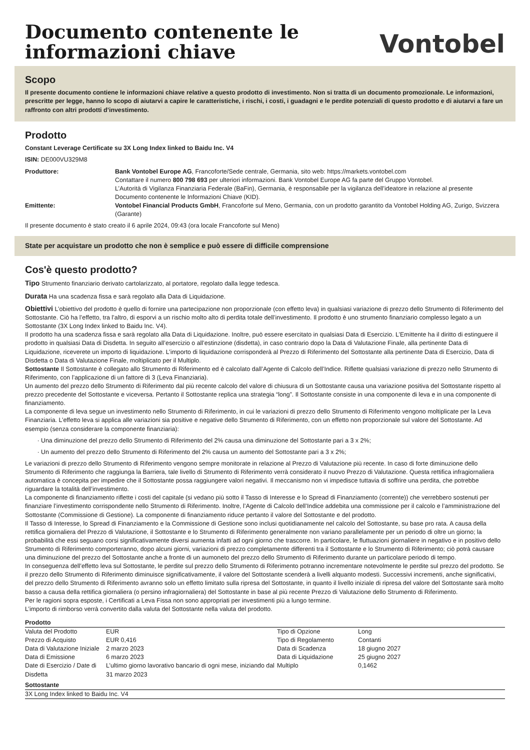Documento contenente le
informazioni chiave
Vontobel
Scopo
Il presente documento contiene le informazioni chiave relative a questo prodotto di investimento. Non si tratta di un documento promozionale. Le informazioni, prescritte per legge, hanno lo scopo di aiutarvi a capire le caratteristiche, i rischi, i costi, i guadagni e le perdite potenziali di questo prodotto e di aiutarvi a fare un raffronto con altri prodotti d’investimento.
Prodotto
Constant Leverage Certificate su 3X Long Index linked to Baidu Inc. V4
ISIN: DE000VU329M8
| Produttore: | Bank Vontobel Europe AG , Francoforte/Sede centrale, Germania, sito web: https://markets.vontobel.com Contattare il numero 800 798 693 per ulteriori informazioni. Bank Vontobel Europe AG fa parte del Gruppo Vontobel. L’Autorità di Vigilanza Finanziaria Federale (BaFin), Germania, è responsabile per la vigilanza dell’ideatore in relazione al presente Documento contenente le Informazioni Chiave (KID). |
| Emittente: | Vontobel Financial Products GmbH , Francoforte sul Meno, Germania, con un prodotto garantito da Vontobel Holding AG, Zurigo, Svizzera (Garante) |
Il presente documento è stato creato il 6 aprile 2024, 09:43 (ora locale Francoforte sul Meno)
State per acquistare un prodotto che non è semplice e può essere di difficile comprensione
Cos'è questo prodotto?
Tipo Strumento finanziario derivato cartolarizzato, al portatore, regolato dalla legge tedesca.
Durata Ha una scadenza fissa e sarà regolato alla Data di Liquidazione.
Obiettivi L’obiettivo del prodotto è quello di fornire una partecipazione non proporzionale (con effetto leva) in qualsiasi variazione di prezzo dello Strumento di Riferimento del Sottostante. Ciò ha l’effetto, tra l’altro, di esporvi a un rischio molto alto di perdita totale dell’investimento. Il prodotto è uno strumento finanziario complesso legato a un Sottostante (3X Long Index linked to Baidu Inc. V4).
Il prodotto ha una scadenza fissa e sarà regolato alla Data di Liquidazione. Inoltre, può essere esercitato in qualsiasi Data di Esercizio. L’Emittente ha il diritto di estinguere il prodotto in qualsiasi Data di Disdetta. In seguito all’esercizio o all’estinzione (disdetta), in caso contrario dopo la Data di Valutazione Finale, alla pertinente Data di Liquidazione, riceverete un importo di liquidazione. L’importo di liquidazione corrisponderà al Prezzo di Riferimento del Sottostante alla pertinente Data di Esercizio, Data di Disdetta o Data di Valutazione Finale, moltiplicato per il Multiplo.
Sottostante Il Sottostante è collegato allo Strumento di Riferimento ed è calcolato dall’Agente di Calcolo dell’Indice. Riflette qualsiasi variazione di prezzo nello Strumento di Riferimento, con l’applicazione di un fattore di 3 (Leva Finanziaria).
Un aumento del prezzo dello Strumento di Riferimento dal più recente calcolo del valore di chiusura di un Sottostante causa una variazione positiva del Sottostante rispetto al prezzo precedente del Sottostante e viceversa. Pertanto il Sottostante replica una strategia “long”. Il Sottostante consiste in una componente di leva e in una componente di finanziamento.
La componente di leva segue un investimento nello Strumento di Riferimento, in cui le variazioni di prezzo dello Strumento di Riferimento vengono moltiplicate per la Leva Finanziaria. L’effetto leva si applica alle variazioni sia positive e negative dello Strumento di Riferimento, con un effetto non proporzionale sul valore del Sottostante. Ad esempio (senza considerare la componente finanziaria):
Una diminuzione del prezzo dello Strumento di Riferimento del 2% causa una diminuzione del Sottostante pari a 3 x 2%;
Un aumento del prezzo dello Strumento di Riferimento del 2% causa un aumento del Sottostante pari a 3 x 2%;
Le variazioni di prezzo dello Strumento di Riferimento vengono sempre monitorate in relazione al Prezzo di Valutazione più recente. In caso di forte diminuzione dello Strumento di Riferimento che raggiunga la Barriera, tale livello di Strumento di Riferimento verrà considerato il nuovo Prezzo di Valutazione. Questa rettifica infragiornaliera automatica è concepita per impedire che il Sottostante possa raggiungere valori negativi. Il meccanismo non vi impedisce tuttavia di soffrire una perdita, che potrebbe riguardare la totalità dell’investimento.
La componente di finanziamento riflette i costi del capitale (si vedano più sotto il Tasso di Interesse e lo Spread di Finanziamento (corrente)) che verrebbero sostenuti per finanziare l’investimento corrispondente nello Strumento di Riferimento. Inoltre, l’Agente di Calcolo dell’Indice addebita una commissione per il calcolo e l’amministrazione del Sottostante (Commissione di Gestione). La componente di finanziamento riduce pertanto il valore del Sottostante e del prodotto.
Il Tasso di Interesse, lo Spread di Finanziamento e la Commissione di Gestione sono inclusi quotidianamente nel calcolo del Sottostante, su base pro rata. A causa della rettifica giornaliera del Prezzo di Valutazione, il Sottostante e lo Strumento di Riferimento generalmente non variano parallelamente per un periodo di oltre un giorno; la probabilità che essi seguano corsi significativamente diversi aumenta infatti ad ogni giorno che trascorre. In particolare, le fluttuazioni giornaliere in negativo e in positivo dello Strumento di Riferimento comporteranno, dopo alcuni giorni, variazioni di prezzo completamente differenti tra il Sottostante e lo Strumento di Riferimento; ciò potrà causare una diminuzione del prezzo del Sottostante anche a fronte di un aumoneto del prezzo dello Strumento di Riferimento durante un particolare periodo di tempo.
In conseguenza dell’effetto leva sul Sottostante, le perdite sul prezzo dello Strumento di Riferimento potranno incrementare notevolmente le perdite sul prezzo del prodotto. Se il prezzo dello Strumento di Riferimento diminuisce significativamente, il valore del Sottostante scenderà a livelli alquanto modesti. Successivi incrementi, anche significativi, del prezzo dello Strumento di Riferimento avranno solo un effetto limitato sulla ripresa del Sottostante, in quanto il livello iniziale di ripresa del valore del Sottostante sarà molto basso a causa della rettifica giornaliera (o persino infragiornaliera) del Sottostante in base al più recente Prezzo di Valutazione dello Strumento di Riferimento.
Per le ragioni sopra esposte, i Certificati a Leva Fissa non sono appropriati per investimenti più a lungo termine.
L’importo di rimborso verrà convertito dalla valuta del Sottostante nella valuta del prodotto.
Prodotto
| Valuta del Prodotto | EUR | Tipo di Opzione | Long |
| Prezzo di Acquisto | EUR 0,416 | Tipo di Regolamento | Contanti |
| Data di Valutazione Iniziale | 2 marzo 2023 | Data di Scadenza | 18 giugno 2027 |
| Data di Emissione | 6 marzo 2023 | Data di Liquidazione | 25 giugno 2027 |
| Date di Esercizio / Date di Disdetta | L’ultimo giorno lavorativo bancario di ogni mese, iniziando dal 31 marzo 2023 | Multiplo | 0,1462 |
Sottostante
3X Long Index linked to Baidu Inc. V4